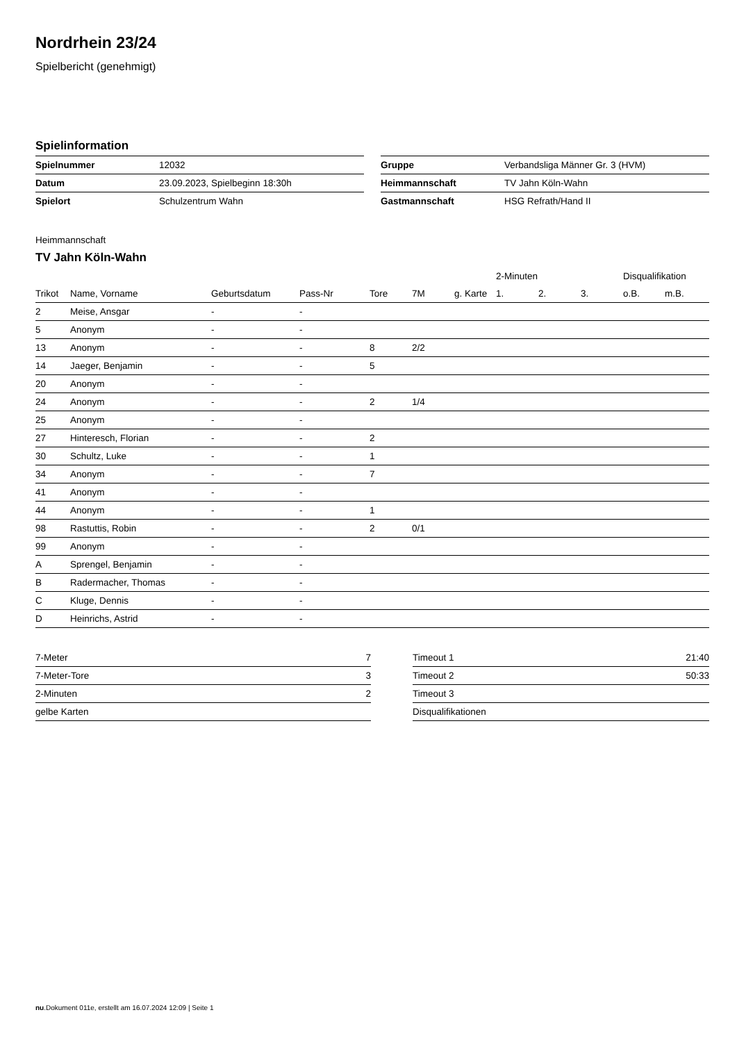Nordrhein 23/24
Spielbericht (genehmigt)
Spielinformation
| Spielnummer | 12032 |
| Datum | 23.09.2023, Spielbeginn 18:30h |
| Spielort | Schulzentrum Wahn |
| Gruppe | Verbandsliga Männer Gr. 3 (HVM) |
| Heimmannschaft | TV Jahn Köln-Wahn |
| Gastmannschaft | HSG Refrath/Hand II |
Heimmannschaft
TV Jahn Köln-Wahn
| | | | | | | | 2-Minuten | | | Disqualifikation | |
| --- | --- | --- | --- | --- | --- | --- | --- | --- | --- | --- | --- |
| Trikot | Name, Vorname | Geburtsdatum | Pass-Nr | Tore | 7M | g. Karte | 1. | 2. | 3. | o.B. | m.B. |
| 2 | Meise, Ansgar | - | - | | | | | | | | |
| 5 | Anonym | - | - | | | | | | | | |
| 13 | Anonym | - | - | 8 | 2/2 | | | | | | |
| 14 | Jaeger, Benjamin | - | - | 5 | | | | | | | |
| 20 | Anonym | - | - | | | | | | | | |
| 24 | Anonym | - | - | 2 | 1/4 | | | | | | |
| 25 | Anonym | - | - | | | | | | | | |
| 27 | Hinteresch, Florian | - | - | 2 | | | | | | | |
| 30 | Schultz, Luke | - | - | 1 | | | | | | | |
| 34 | Anonym | - | - | 7 | | | | | | | |
| 41 | Anonym | - | - | | | | | | | | |
| 44 | Anonym | - | - | 1 | | | | | | | |
| 98 | Rastuttis, Robin | - | - | 2 | 0/1 | | | | | | |
| 99 | Anonym | - | - | | | | | | | | |
| A | Sprengel, Benjamin | - | - | | | | | | | | |
| B | Radermacher, Thomas | - | - | | | | | | | | |
| C | Kluge, Dennis | - | - | | | | | | | | |
| D | Heinrichs, Astrid | - | - | | | | | | | | |
| 7-Meter | 7 |
| 7-Meter-Tore | 3 |
| 2-Minuten | 2 |
| gelbe Karten | |
| Timeout 1 | 21:40 |
| Timeout 2 | 50:33 |
| Timeout 3 | |
| Disqualifikationen | |
nu.Dokument 011e, erstellt am 16.07.2024 12:09 | Seite 1